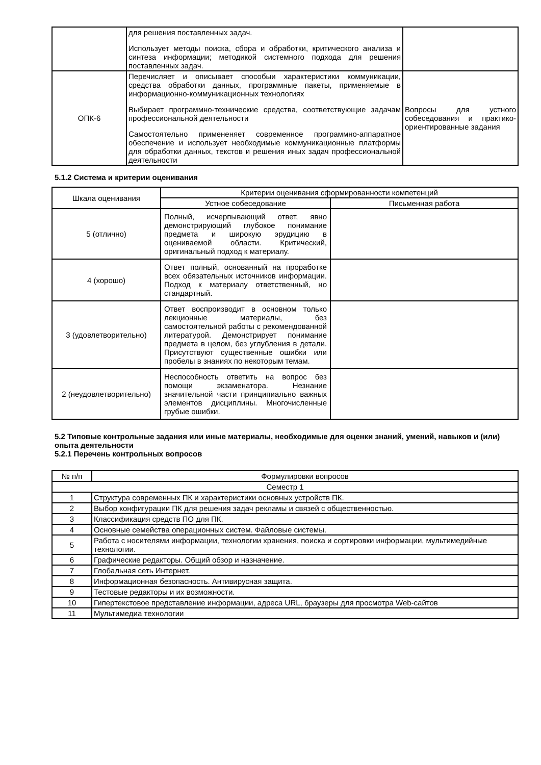| | для решения поставленных задач. Использует методы поиска, сбора и обработки, критического анализа и синтеза информации; методикой системного подхода для решения поставленных задач. | |
| ОПК-6 | Перечисляет и описывает способыи характеристики коммуникации, средства обработки данных, программные пакеты, применяемые в информационно-коммуникационных технологиях Выбирает программно-технические средства, соответствующие задачам профессиональной деятельности Самостоятельно примененяет современное программно-аппаратное обеспечение и использует необходимые коммуникационные платформы для обработки данных, текстов и решения иных задач профессиональной деятельности | Вопросы для устного собеседования и практико-ориентированные задания |
5.1.2 Система и критерии оценивания
| Шкала оценивания | Критерии оценивания сформированности компетенций | |
| --- | --- | --- |
| | Устное собеседование | Письменная работа |
| 5 (отлично) | Полный, исчерпывающий ответ, явно демонстрирующий глубокое понимание предмета и широкую эрудицию в оцениваемой области. Критический, оригинальный подход к материалу. | |
| 4 (хорошо) | Ответ полный, основанный на проработке всех обязательных источников информации. Подход к материалу ответственный, но стандартный. | |
| 3 (удовлетворительно) | Ответ воспроизводит в основном только лекционные материалы, без самостоятельной работы с рекомендованной литературой. Демонстрирует понимание предмета в целом, без углубления в детали. Присутствуют существенные ошибки или пробелы в знаниях по некоторым темам. | |
| 2 (неудовлетворительно) | Неспособность ответить на вопрос без помощи экзаменатора. Незнание значительной части принципиально важных элементов дисциплины. Многочисленные грубые ошибки. | |
5.2 Типовые контрольные задания или иные материалы, необходимые для оценки знаний, умений, навыков и (или) опыта деятельности
5.2.1 Перечень контрольных вопросов
| № п/п | Формулировки вопросов |
| Семестр 1 | |
| 1 | Структура современных ПК и характеристики основных устройств ПК. |
| 2 | Выбор конфигурации ПК для решения задач рекламы и связей с общественностью. |
| 3 | Классификация средств ПО для ПК. |
| 4 | Основные семейства операционных систем. Файловые системы. |
| 5 | Работа с носителями информации, технологии хранения, поиска и сортировки информации, мультимедийные технологии. |
| 6 | Графические редакторы. Общий обзор и назначение. |
| 7 | Глобальная сеть Интернет. |
| 8 | Информационная безопасность. Антивирусная защита. |
| 9 | Тестовые редакторы и их возможности. |
| 10 | Гипертекстовое представление информации, адреса URL, браузеры для просмотра Web-сайтов |
| 11 | Мультимедиа технологии |